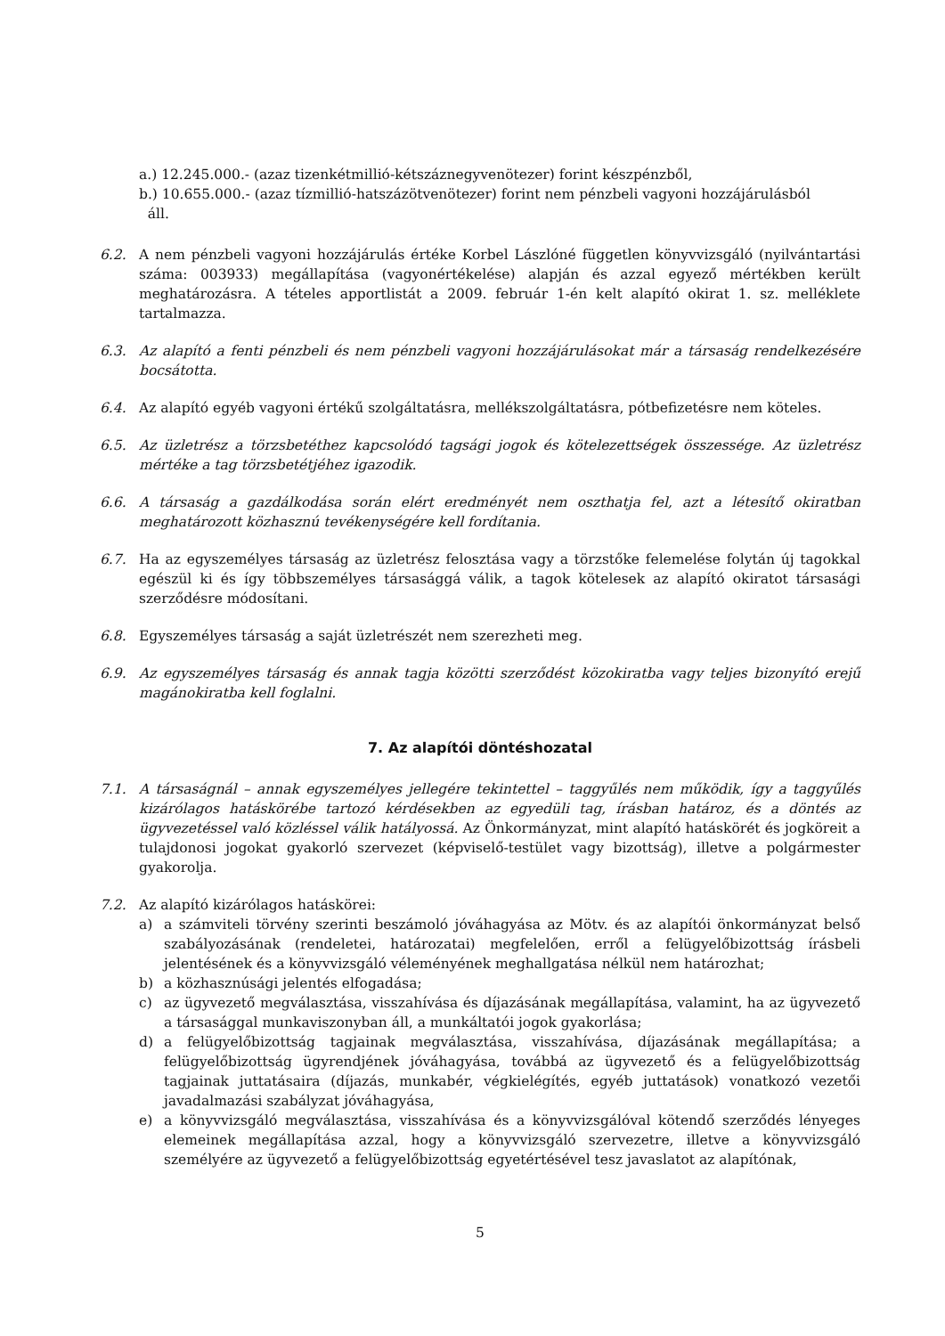a.) 12.245.000.- (azaz tizenkétmillió-kétszáznegyvenötezer) forint készpénzből,
b.) 10.655.000.- (azaz tízmillió-hatszázötvenötezer) forint nem pénzbeli vagyoni hozzájárulásból
áll.
6.2. A nem pénzbeli vagyoni hozzájárulás értéke Korbel Lászlóné független könyvvizsgáló (nyilvántartási száma: 003933) megállapítása (vagyonértékelése) alapján és azzal egyező mértékben került meghatározásra. A tételes apportlistát a 2009. február 1-én kelt alapító okirat 1. sz. melléklete tartalmazza.
6.3. Az alapító a fenti pénzbeli és nem pénzbeli vagyoni hozzájárulásokat már a társaság rendelkezésére bocsátotta.
6.4. Az alapító egyéb vagyoni értékű szolgáltatásra, mellékszolgáltatásra, pótbefizetésre nem köteles.
6.5. Az üzletrész a törzsbetéthez kapcsolódó tagsági jogok és kötelezettségek összessége. Az üzletrész mértéke a tag törzsbetétjéhez igazodik.
6.6. A társaság a gazdálkodása során elért eredményét nem oszthatja fel, azt a létesítő okiratban meghatározott közhasznú tevékenységére kell fordítania.
6.7. Ha az egyszemélyes társaság az üzletrész felosztása vagy a törzstőke felemelése folytán új tagokkal egészül ki és így többszemélyes társasággá válik, a tagok kötelesek az alapító okiratot társasági szerződésre módosítani.
6.8. Egyszemélyes társaság a saját üzletrészét nem szerezheti meg.
6.9. Az egyszemélyes társaság és annak tagja közötti szerződést közokiratba vagy teljes bizonyító erejű magánokiratba kell foglalni.
7. Az alapítói döntéshozatal
7.1. A társaságnál – annak egyszemélyes jellegére tekintettel – taggyűlés nem működik, így a taggyűlés kizárólagos hatáskörébe tartozó kérdésekben az egyedüli tag, írásban határoz, és a döntés az ügyvezetéssel való közléssel válik hatályossá. Az Önkormányzat, mint alapító hatáskörét és jogköreit a tulajdonosi jogokat gyakorló szervezet (képviselő-testület vagy bizottság), illetve a polgármester gyakorolja.
7.2. Az alapító kizárólagos hatáskörei:
a) a számviteli törvény szerinti beszámoló jóváhagyása az Mötv. és az alapítói önkormányzat belső szabályozásának (rendeletei, határozatai) megfelelően, erről a felügyelőbizottság írásbeli jelentésének és a könyvvizsgáló véleményének meghallgatása nélkül nem határozhat;
b) a közhasznúsági jelentés elfogadása;
c) az ügyvezető megválasztása, visszahívása és díjazásának megállapítása, valamint, ha az ügyvezető a társasággal munkaviszonyban áll, a munkáltatói jogok gyakorlása;
d) a felügyelőbizottság tagjainak megválasztása, visszahívása, díjazásának megállapítása; a felügyelőbizottság ügyrendjének jóváhagyása, továbbá az ügyvezető és a felügyelőbizottság tagjainak juttatásaira (díjazás, munkabér, végkielégítés, egyéb juttatások) vonatkozó vezetői javadalmazási szabályzat jóváhagyása,
e) a könyvvizsgáló megválasztása, visszahívása és a könyvvizsgálóval kötendő szerződés lényeges elemeinek megállapítása azzal, hogy a könyvvizsgáló szervezetre, illetve a könyvvizsgáló személyére az ügyvezető a felügyelőbizottság egyetértésével tesz javaslatot az alapítónak,
5